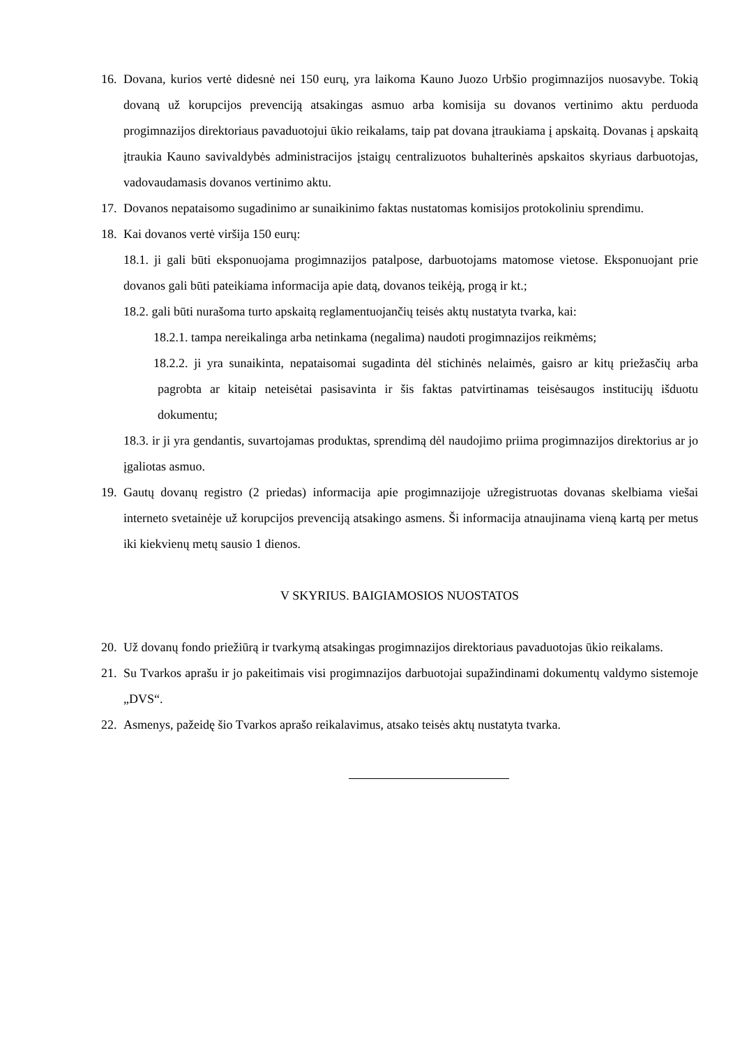16.
Dovana, kurios vertė didesnė nei 150 eurų, yra laikoma Kauno Juozo Urbšio progimnazijos nuosavybe. Tokią dovaną už korupcijos prevenciją atsakingas asmuo arba komisija su dovanos vertinimo aktu perduoda progimnazijos direktoriaus pavaduotojui ūkio reikalams, taip pat dovana įtraukiama į apskaitą. Dovanas į apskaitą įtraukia Kauno savivaldybės administracijos įstaigų centralizuotos buhalterinės apskaitos skyriaus darbuotojas, vadovaudamasis dovanos vertinimo aktu.
17.
Dovanos nepataisomo sugadinimo ar sunaikinimo faktas nustatomas komisijos protokoliniu sprendimu.
18.
Kai dovanos vertė viršija 150 eurų:
18.1. ji gali būti eksponuojama progimnazijos patalpose, darbuotojams matomose vietose. Eksponuojant prie dovanos gali būti pateikiama informacija apie datą, dovanos teikėją, progą ir kt.;
18.2. gali būti nurašoma turto apskaitą reglamentuojančių teisės aktų nustatyta tvarka, kai:
18.2.1. tampa nereikalinga arba netinkama (negalima) naudoti progimnazijos reikmėms;
18.2.2. ji yra sunaikinta, nepataisomai sugadinta dėl stichinės nelaimės, gaisro ar kitų priežasčių arba pagrobta ar kitaip neteisėtai pasisavinta ir šis faktas patvirtinamas teisėsaugos institucijų išduotu dokumentu;
18.3. ir ji yra gendantis, suvartojamas produktas, sprendimą dėl naudojimo priima progimnazijos direktorius ar jo įgaliotas asmuo.
19.
Gautų dovanų registro (2 priedas) informacija apie progimnazijoje užregistruotas dovanas skelbiama viešai interneto svetainėje už korupcijos prevenciją atsakingo asmens. Ši informacija atnaujinama vieną kartą per metus iki kiekvienų metų sausio 1 dienos.
V SKYRIUS. BAIGIAMOSIOS NUOSTATOS
20.
Už dovanų fondo priežiūrą ir tvarkymą atsakingas progimnazijos direktoriaus pavaduotojas ūkio reikalams.
21.
Su Tvarkos aprašu ir jo pakeitimais visi progimnazijos darbuotojai supažindinami dokumentų valdymo sistemoje „DVS“.
22.
Asmenys, pažeidę šio Tvarkos aprašo reikalavimus, atsako teisės aktų nustatyta tvarka.